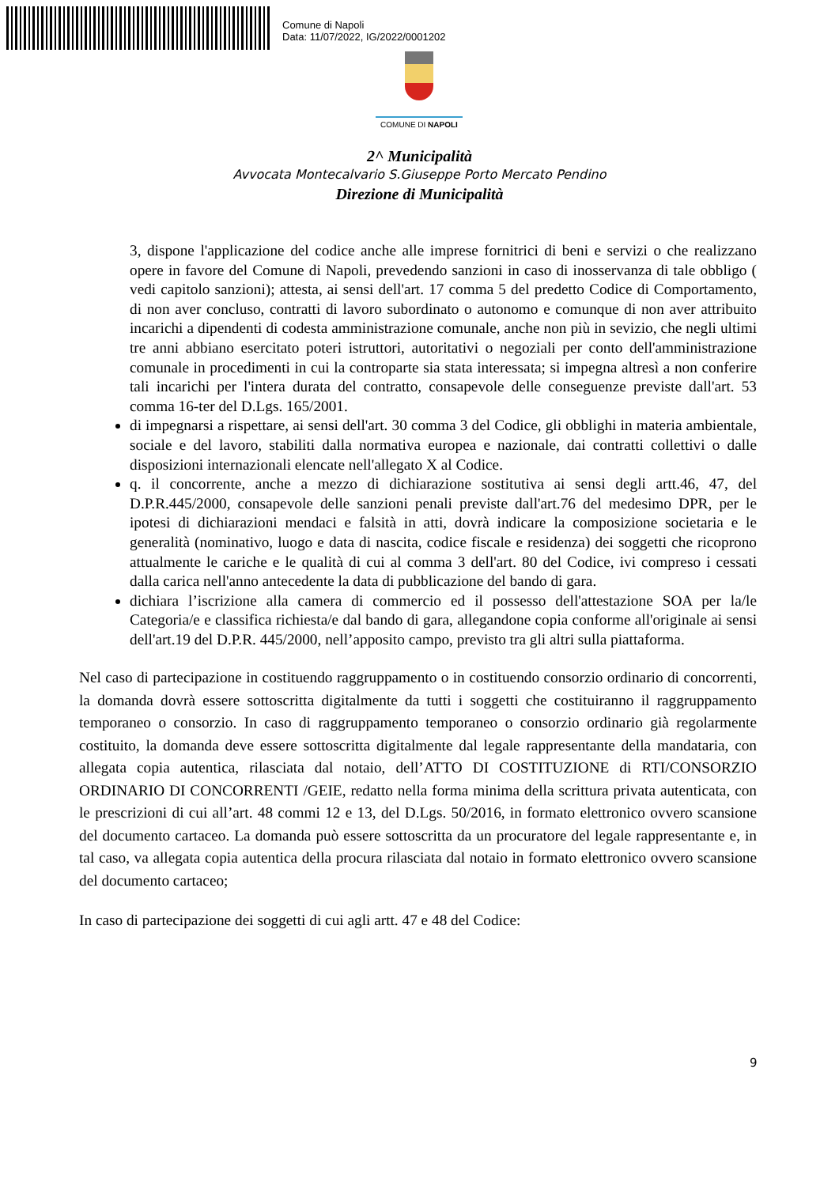Comune di Napoli
Data: 11/07/2022, IG/2022/0001202
COMUNE DI NAPOLI
2^ Municipalità
Avvocata Montecalvario S.Giuseppe Porto Mercato Pendino
Direzione di Municipalità
3, dispone l'applicazione del codice anche alle imprese fornitrici di beni e servizi o che realizzano opere in favore del Comune di Napoli, prevedendo sanzioni in caso di inosservanza di tale obbligo ( vedi capitolo sanzioni); attesta, ai sensi dell'art. 17 comma 5 del predetto Codice di Comportamento, di non aver concluso, contratti di lavoro subordinato o autonomo e comunque di non aver attribuito incarichi a dipendenti di codesta amministrazione comunale, anche non più in sevizio, che negli ultimi tre anni abbiano esercitato poteri istruttori, autoritativi o negoziali per conto dell'amministrazione comunale in procedimenti in cui la controparte sia stata interessata; si impegna altresì a non conferire tali incarichi per l'intera durata del contratto, consapevole delle conseguenze previste dall'art. 53 comma 16-ter del D.Lgs. 165/2001.
di impegnarsi a rispettare, ai sensi dell'art. 30 comma 3 del Codice, gli obblighi in materia ambientale, sociale e del lavoro, stabiliti dalla normativa europea e nazionale, dai contratti collettivi o dalle disposizioni internazionali elencate nell'allegato X al Codice.
q. il concorrente, anche a mezzo di dichiarazione sostitutiva ai sensi degli artt.46, 47, del D.P.R.445/2000, consapevole delle sanzioni penali previste dall'art.76 del medesimo DPR, per le ipotesi di dichiarazioni mendaci e falsità in atti, dovrà indicare la composizione societaria e le generalità (nominativo, luogo e data di nascita, codice fiscale e residenza) dei soggetti che ricoprono attualmente le cariche e le qualità di cui al comma 3 dell'art. 80 del Codice, ivi compreso i cessati dalla carica nell'anno antecedente la data di pubblicazione del bando di gara.
dichiara l’iscrizione alla camera di commercio ed il possesso dell'attestazione SOA per la/le Categoria/e e classifica richiesta/e dal bando di gara, allegandone copia conforme all'originale ai sensi dell'art.19 del D.P.R. 445/2000, nell’apposito campo, previsto tra gli altri sulla piattaforma.
Nel caso di partecipazione in costituendo raggruppamento o in costituendo consorzio ordinario di concorrenti, la domanda dovrà essere sottoscritta digitalmente da tutti i soggetti che costituiranno il raggruppamento temporaneo o consorzio. In caso di raggruppamento temporaneo o consorzio ordinario già regolarmente costituito, la domanda deve essere sottoscritta digitalmente dal legale rappresentante della mandataria, con allegata copia autentica, rilasciata dal notaio, dell’ATTO DI COSTITUZIONE di RTI/CONSORZIO ORDINARIO DI CONCORRENTI /GEIE, redatto nella forma minima della scrittura privata autenticata, con le prescrizioni di cui all’art. 48 commi 12 e 13, del D.Lgs. 50/2016, in formato elettronico ovvero scansione del documento cartaceo. La domanda può essere sottoscritta da un procuratore del legale rappresentante e, in tal caso, va allegata copia autentica della procura rilasciata dal notaio in formato elettronico ovvero scansione del documento cartaceo;
In caso di partecipazione dei soggetti di cui agli artt. 47 e 48 del Codice:
9